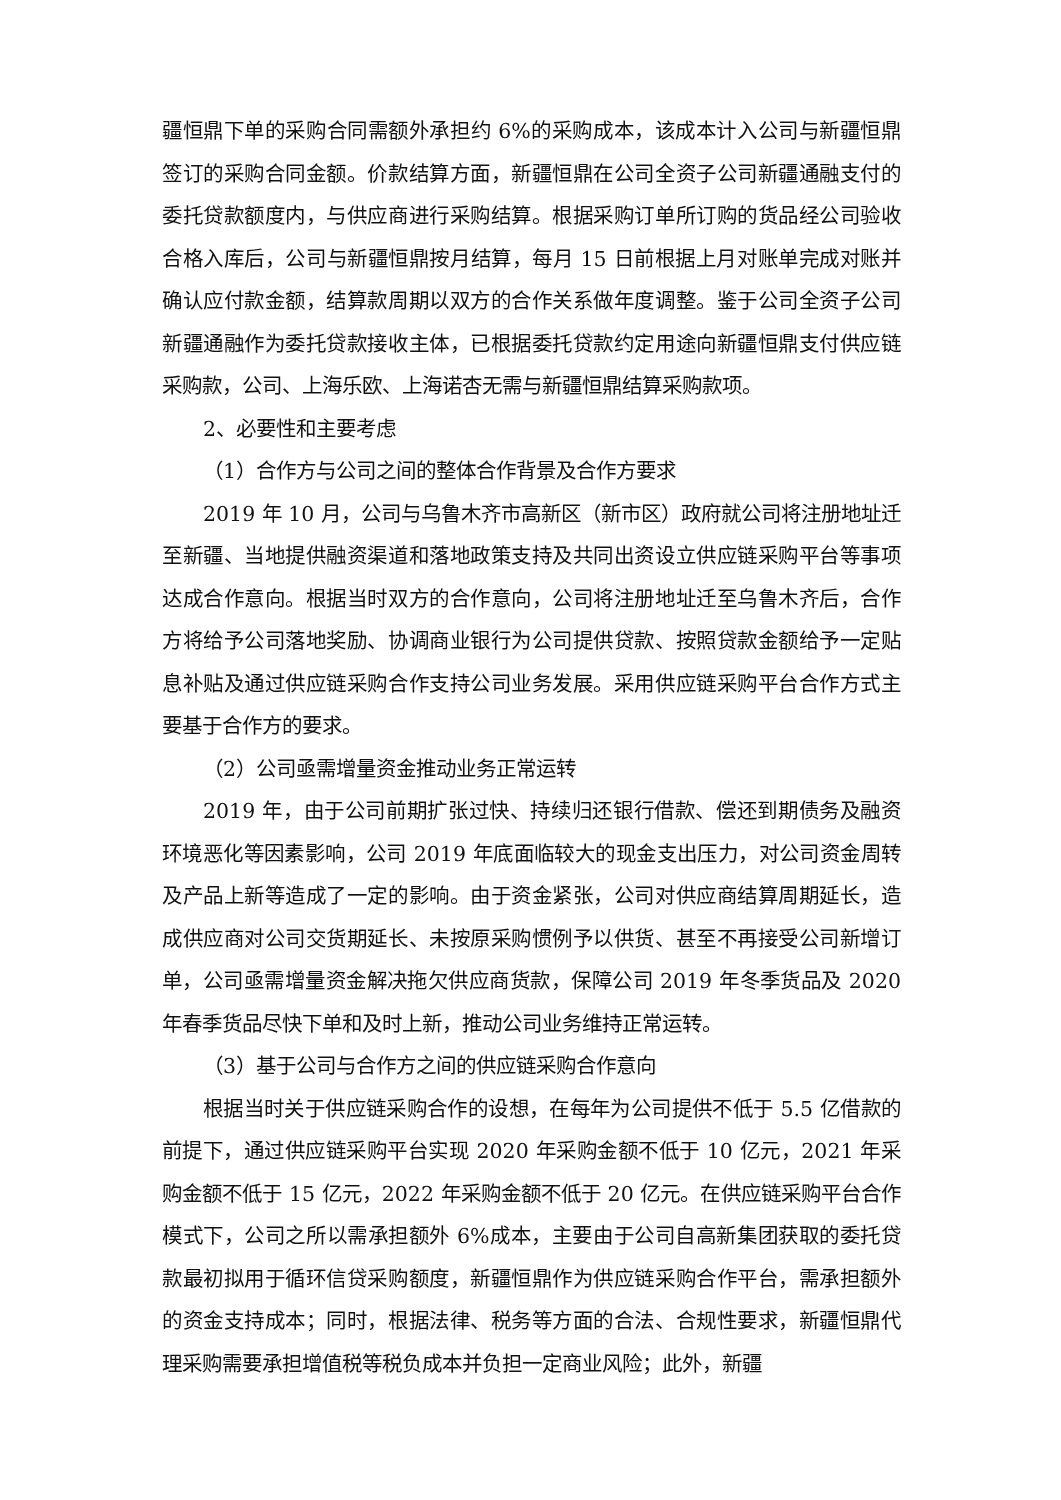疆恒鼎下单的采购合同需额外承担约 6%的采购成本，该成本计入公司与新疆恒鼎签订的采购合同金额。价款结算方面，新疆恒鼎在公司全资子公司新疆通融支付的委托贷款额度内，与供应商进行采购结算。根据采购订单所订购的货品经公司验收合格入库后，公司与新疆恒鼎按月结算，每月 15 日前根据上月对账单完成对账并确认应付款金额，结算款周期以双方的合作关系做年度调整。鉴于公司全资子公司新疆通融作为委托贷款接收主体，已根据委托贷款约定用途向新疆恒鼎支付供应链采购款，公司、上海乐欧、上海诺杏无需与新疆恒鼎结算采购款项。
2、必要性和主要考虑
（1）合作方与公司之间的整体合作背景及合作方要求
2019 年 10 月，公司与乌鲁木齐市高新区（新市区）政府就公司将注册地址迁至新疆、当地提供融资渠道和落地政策支持及共同出资设立供应链采购平台等事项达成合作意向。根据当时双方的合作意向，公司将注册地址迁至乌鲁木齐后，合作方将给予公司落地奖励、协调商业银行为公司提供贷款、按照贷款金额给予一定贴息补贴及通过供应链采购合作支持公司业务发展。采用供应链采购平台合作方式主要基于合作方的要求。
（2）公司亟需增量资金推动业务正常运转
2019 年，由于公司前期扩张过快、持续归还银行借款、偿还到期债务及融资环境恶化等因素影响，公司 2019 年底面临较大的现金支出压力，对公司资金周转及产品上新等造成了一定的影响。由于资金紧张，公司对供应商结算周期延长，造成供应商对公司交货期延长、未按原采购惯例予以供货、甚至不再接受公司新增订单，公司亟需增量资金解决拖欠供应商货款，保障公司 2019 年冬季货品及 2020 年春季货品尽快下单和及时上新，推动公司业务维持正常运转。
（3）基于公司与合作方之间的供应链采购合作意向
根据当时关于供应链采购合作的设想，在每年为公司提供不低于 5.5 亿借款的前提下，通过供应链采购平台实现 2020 年采购金额不低于 10 亿元，2021 年采购金额不低于 15 亿元，2022 年采购金额不低于 20 亿元。在供应链采购平台合作模式下，公司之所以需承担额外 6%成本，主要由于公司自高新集团获取的委托贷款最初拟用于循环信贷采购额度，新疆恒鼎作为供应链采购合作平台，需承担额外的资金支持成本；同时，根据法律、税务等方面的合法、合规性要求，新疆恒鼎代理采购需要承担增值税等税负成本并负担一定商业风险；此外，新疆